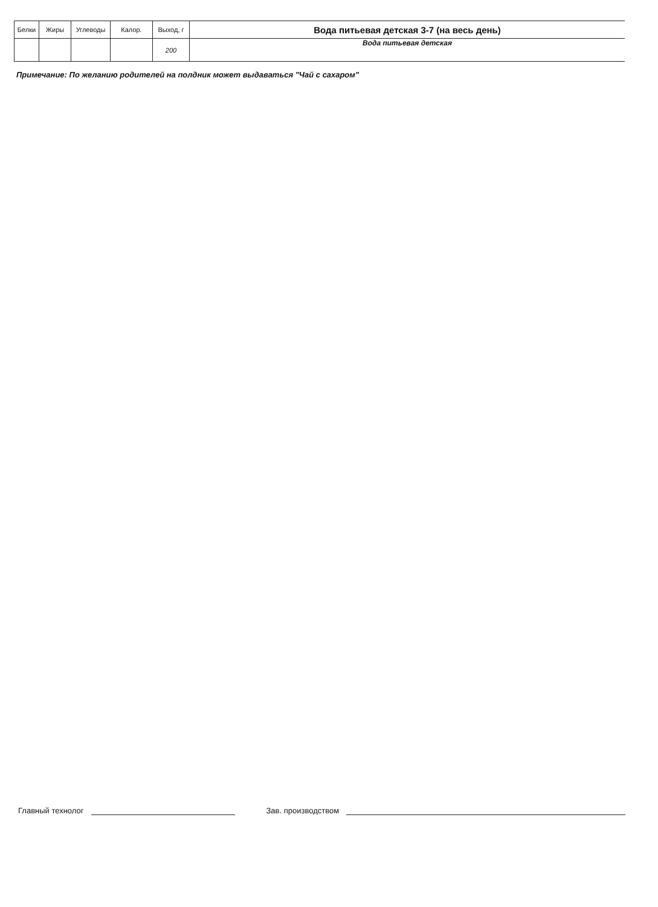| Белки | Жиры | Углеводы | Калор. | Выход, г | Вода питьевая детская 3-7 (на весь день) |
| | | | | 200 | Вода питьевая детская |
Примечание: По желанию родителей на полдник может выдаваться "Чай с сахаром"
Главный технолог
Зав. производством